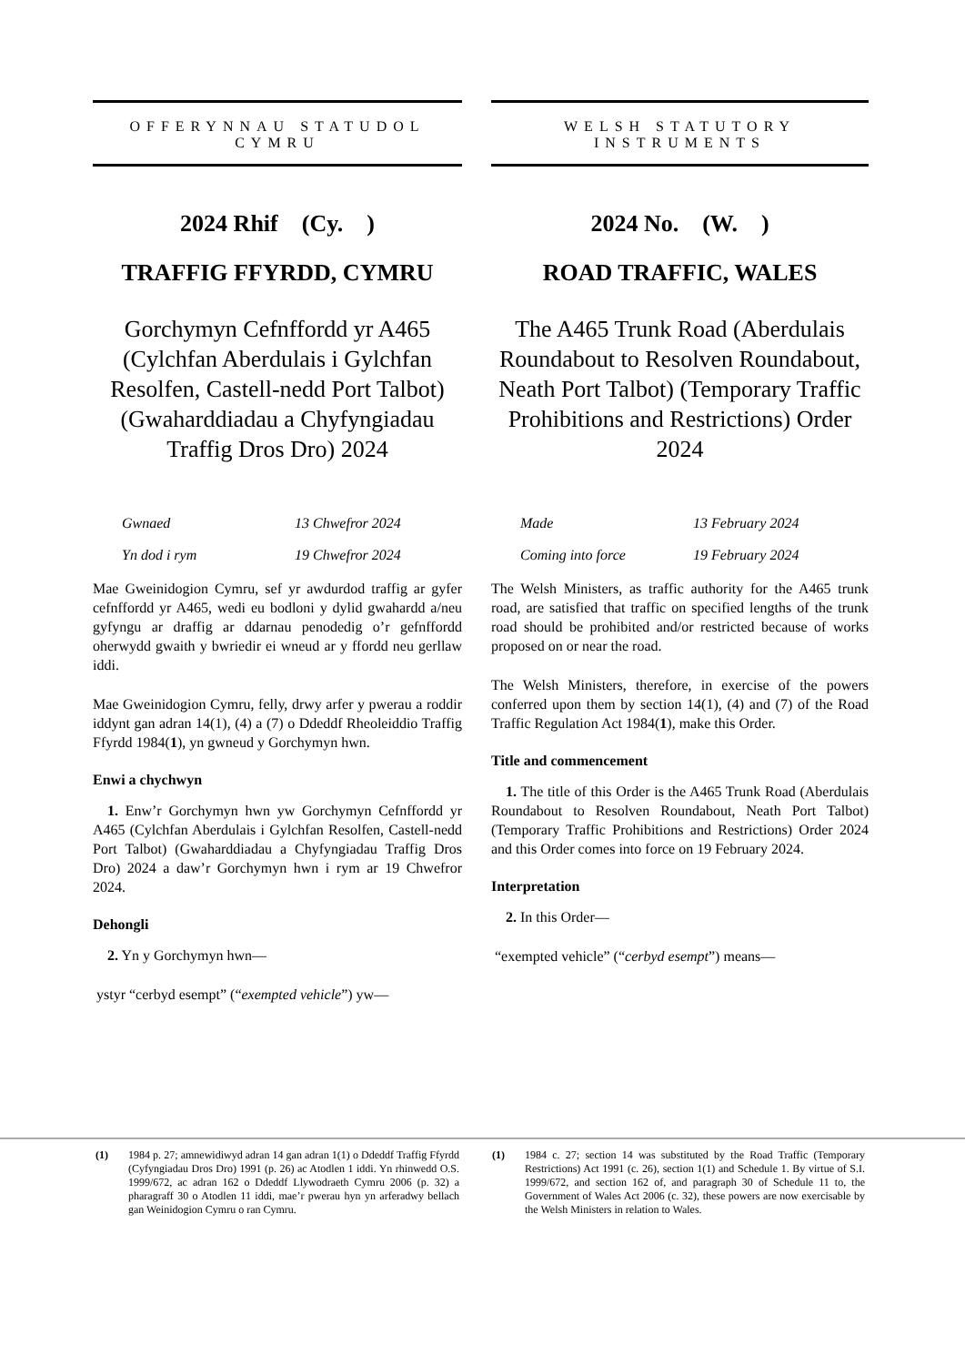OFFERYNNAU STATUDOL
CYMRU
2024 Rhif (Cy. )
TRAFFIG FFYRDD, CYMRU
Gorchymyn Cefnffordd yr A465 (Cylchfan Aberdulais i Gylchfan Resolfen, Castell-nedd Port Talbot) (Gwaharddiadau a Chyfyngiadau Traffig Dros Dro) 2024
Gwnaed 13 Chwefror 2024
Yn dod i rym 19 Chwefror 2024
Mae Gweinidogion Cymru, sef yr awdurdod traffig ar gyfer cefnffordd yr A465, wedi eu bodloni y dylid gwahardd a/neu gyfyngu ar draffig ar ddarnau penodedig o’r gefnffordd oherwydd gwaith y bwriedir ei wneud ar y ffordd neu gerllaw iddi.
Mae Gweinidogion Cymru, felly, drwy arfer y pwerau a roddir iddynt gan adran 14(1), (4) a (7) o Ddeddf Rheoleiddio Traffig Ffyrdd 1984(1), yn gwneud y Gorchymyn hwn.
Enwi a chychwyn
1. Enw’r Gorchymyn hwn yw Gorchymyn Cefnffordd yr A465 (Cylchfan Aberdulais i Gylchfan Resolfen, Castell-nedd Port Talbot) (Gwaharddiadau a Chyfyngiadau Traffig Dros Dro) 2024 a daw’r Gorchymyn hwn i rym ar 19 Chwefror 2024.
Dehongli
2. Yn y Gorchymyn hwn—
ystyr “cerbyd esempt” (“exempted vehicle”) yw—
WELSH STATUTORY
INSTRUMENTS
2024 No. (W. )
ROAD TRAFFIC, WALES
The A465 Trunk Road (Aberdulais Roundabout to Resolven Roundabout, Neath Port Talbot) (Temporary Traffic Prohibitions and Restrictions) Order
2024
Made 13 February 2024
Coming into force 19 February 2024
The Welsh Ministers, as traffic authority for the A465 trunk road, are satisfied that traffic on specified lengths of the trunk road should be prohibited and/or restricted because of works proposed on or near the road.
The Welsh Ministers, therefore, in exercise of the powers conferred upon them by section 14(1), (4) and (7) of the Road Traffic Regulation Act 1984(1), make this Order.
Title and commencement
1. The title of this Order is the A465 Trunk Road (Aberdulais Roundabout to Resolven Roundabout, Neath Port Talbot) (Temporary Traffic Prohibitions and Restrictions) Order 2024 and this Order comes into force on 19 February 2024.
Interpretation
2. In this Order—
“exempted vehicle” (“cerbyd esempt”) means—
(1) 1984 p. 27; amnewidiwyd adran 14 gan adran 1(1) o Ddeddf Traffig Ffyrdd (Cyfyngiadau Dros Dro) 1991 (p. 26) ac Atodlen 1 iddi. Yn rhinwedd O.S. 1999/672, ac adran 162 o Ddeddf Llywodraeth Cymru 2006 (p. 32) a pharagraff 30 o Atodlen 11 iddi, mae’r pwerau hyn yn arferadwy bellach gan Weinidogion Cymru o ran Cymru.
(1) 1984 c. 27; section 14 was substituted by the Road Traffic (Temporary Restrictions) Act 1991 (c. 26), section 1(1) and Schedule 1. By virtue of S.I. 1999/672, and section 162 of, and paragraph 30 of Schedule 11 to, the Government of Wales Act 2006 (c. 32), these powers are now exercisable by the Welsh Ministers in relation to Wales.